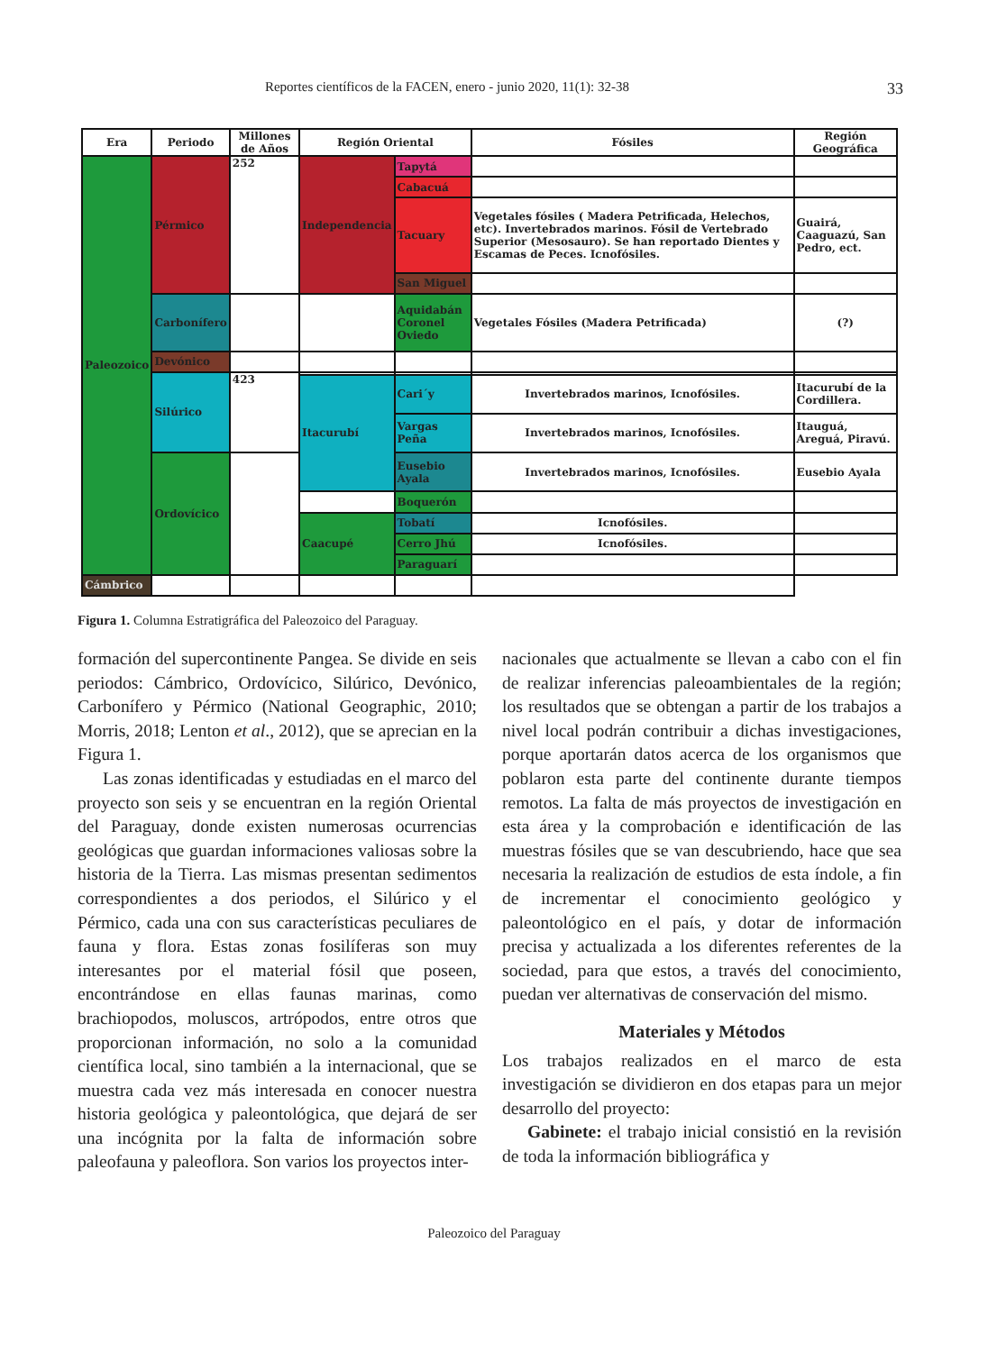Reportes científicos de la FACEN, enero - junio 2020, 11(1): 32-38 33
| Era | Periodo | Millones de Años | Región Oriental | | Fósiles | Región Geográfica |
| --- | --- | --- | --- | --- | --- | --- |
| Paleozoico | Pérmico | 252 | Independencia | Tapytá | | |
| | | | | Cabacuá | | |
| | | | | Tacuary | Vegetales fósiles ( Madera Petrificada, Helechos, etc). Invertebrados marinos. Fósil de Vertebrado Superior (Mesosauro). Se han reportado Dientes y Escamas de Peces. Icnofósiles. | Guairá, Caaguazú, San Pedro, ect. |
| | | | | San Miguel | | |
| | Carbonífero | | | Aquidabán Coronel Oviedo | Vegetales Fósiles (Madera Petrificada) | (?) |
| | Devónico | | | | | |
| | Silúrico | 423 | | | | |
| | | | Itacurubí | Cari´y | Invertebrados marinos, Icnofósiles. | Itacurubí de la Cordillera. |
| | | | | Vargas Peña | Invertebrados marinos, Icnofósiles. | Itauguá, Areguá, Piravú. |
| | Ordovícico | | | Eusebio Ayala | Invertebrados marinos, Icnofósiles. | Eusebio Ayala |
| | | | | Boquerón | | |
| | | | Caacupé | Tobatí | Icnofósiles. | |
| | | | | Cerro Jhú | Icnofósiles. | |
| | | | | Paraguarí | | |
| Cámbrico | | | | | | |
Figura 1. Columna Estratigráfica del Paleozoico del Paraguay.
formación del supercontinente Pangea. Se divide en seis periodos: Cámbrico, Ordovícico, Silúrico, Devónico, Carbonífero y Pérmico (National Geographic, 2010; Morris, 2018; Lenton et al., 2012), que se aprecian en la Figura 1.
Las zonas identificadas y estudiadas en el marco del proyecto son seis y se encuentran en la región Oriental del Paraguay, donde existen numerosas ocurrencias geológicas que guardan informaciones valiosas sobre la historia de la Tierra. Las mismas presentan sedimentos correspondientes a dos periodos, el Silúrico y el Pérmico, cada una con sus características peculiares de fauna y flora. Estas zonas fosilíferas son muy interesantes por el material fósil que poseen, encontrándose en ellas faunas marinas, como brachiopodos, moluscos, artrópodos, entre otros que proporcionan información, no solo a la comunidad científica local, sino también a la internacional, que se muestra cada vez más interesada en conocer nuestra historia geológica y paleontológica, que dejará de ser una incógnita por la falta de información sobre paleofauna y paleoflora. Son varios los proyectos inter-
nacionales que actualmente se llevan a cabo con el fin de realizar inferencias paleoambientales de la región; los resultados que se obtengan a partir de los trabajos a nivel local podrán contribuir a dichas investigaciones, porque aportarán datos acerca de los organismos que poblaron esta parte del continente durante tiempos remotos. La falta de más proyectos de investigación en esta área y la comprobación e identificación de las muestras fósiles que se van descubriendo, hace que sea necesaria la realización de estudios de esta índole, a fin de incrementar el conocimiento geológico y paleontológico en el país, y dotar de información precisa y actualizada a los diferentes referentes de la sociedad, para que estos, a través del conocimiento, puedan ver alternativas de conservación del mismo.
Materiales y Métodos
Los trabajos realizados en el marco de esta investigación se dividieron en dos etapas para un mejor desarrollo del proyecto:
Gabinete: el trabajo inicial consistió en la revisión de toda la información bibliográfica y
Paleozoico del Paraguay